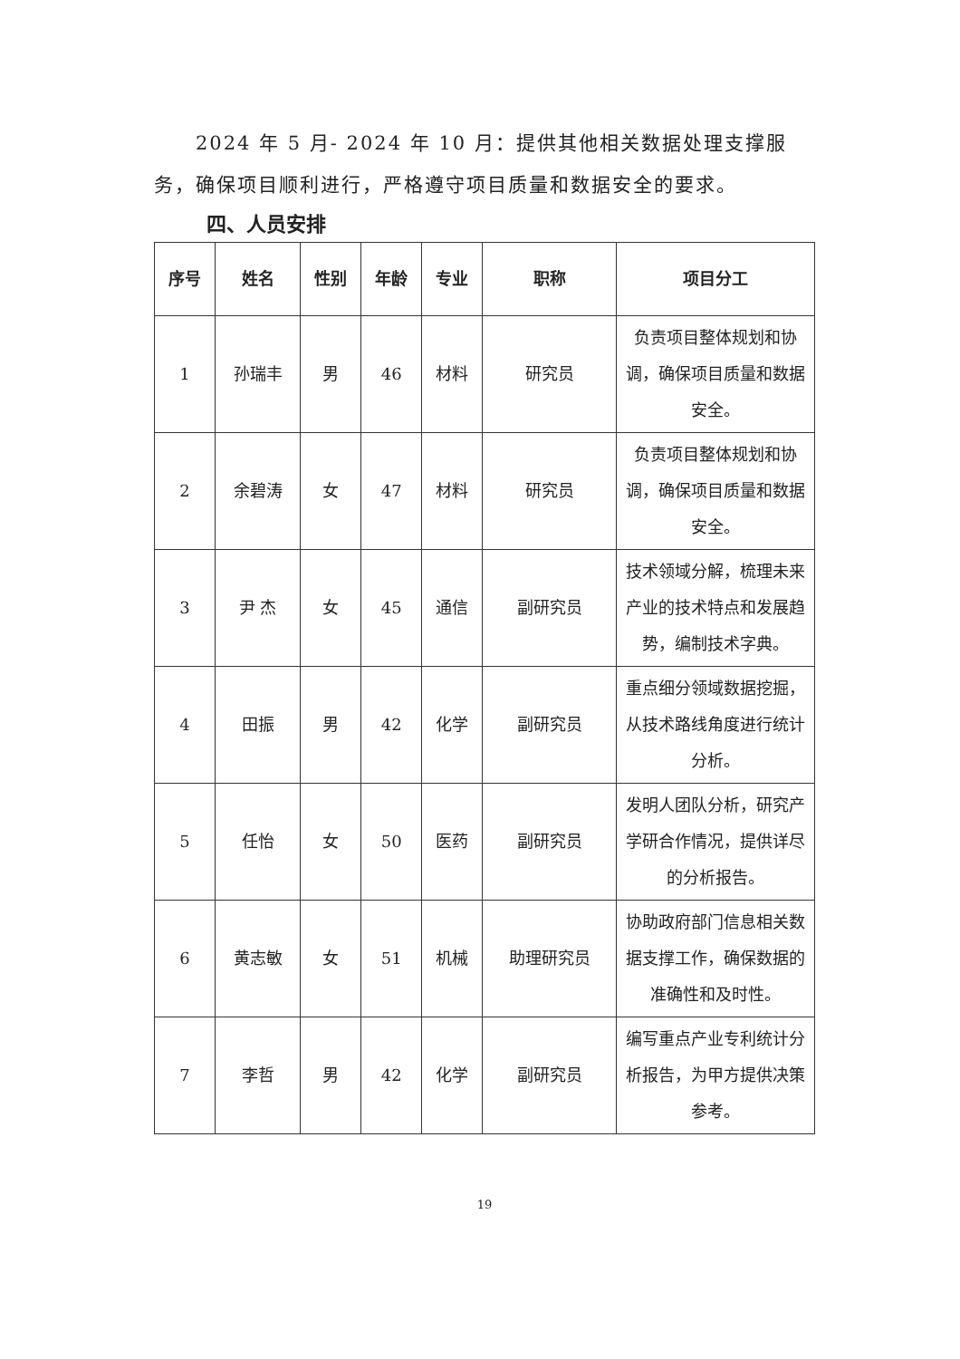2024 年 5 月- 2024 年 10 月：提供其他相关数据处理支撑服务，确保项目顺利进行，严格遵守项目质量和数据安全的要求。
四、人员安排
| 序号 | 姓名 | 性别 | 年龄 | 专业 | 职称 | 项目分工 |
| --- | --- | --- | --- | --- | --- | --- |
| 1 | 孙瑞丰 | 男 | 46 | 材料 | 研究员 | 负责项目整体规划和协调，确保项目质量和数据安全。 |
| 2 | 余碧涛 | 女 | 47 | 材料 | 研究员 | 负责项目整体规划和协调，确保项目质量和数据安全。 |
| 3 | 尹 杰 | 女 | 45 | 通信 | 副研究员 | 技术领域分解，梳理未来产业的技术特点和发展趋势，编制技术字典。 |
| 4 | 田振 | 男 | 42 | 化学 | 副研究员 | 重点细分领域数据挖掘，从技术路线角度进行统计分析。 |
| 5 | 任怡 | 女 | 50 | 医药 | 副研究员 | 发明人团队分析，研究产学研合作情况，提供详尽的分析报告。 |
| 6 | 黄志敏 | 女 | 51 | 机械 | 助理研究员 | 协助政府部门信息相关数据支撑工作，确保数据的准确性和及时性。 |
| 7 | 李哲 | 男 | 42 | 化学 | 副研究员 | 编写重点产业专利统计分析报告，为甲方提供决策参考。 |
19